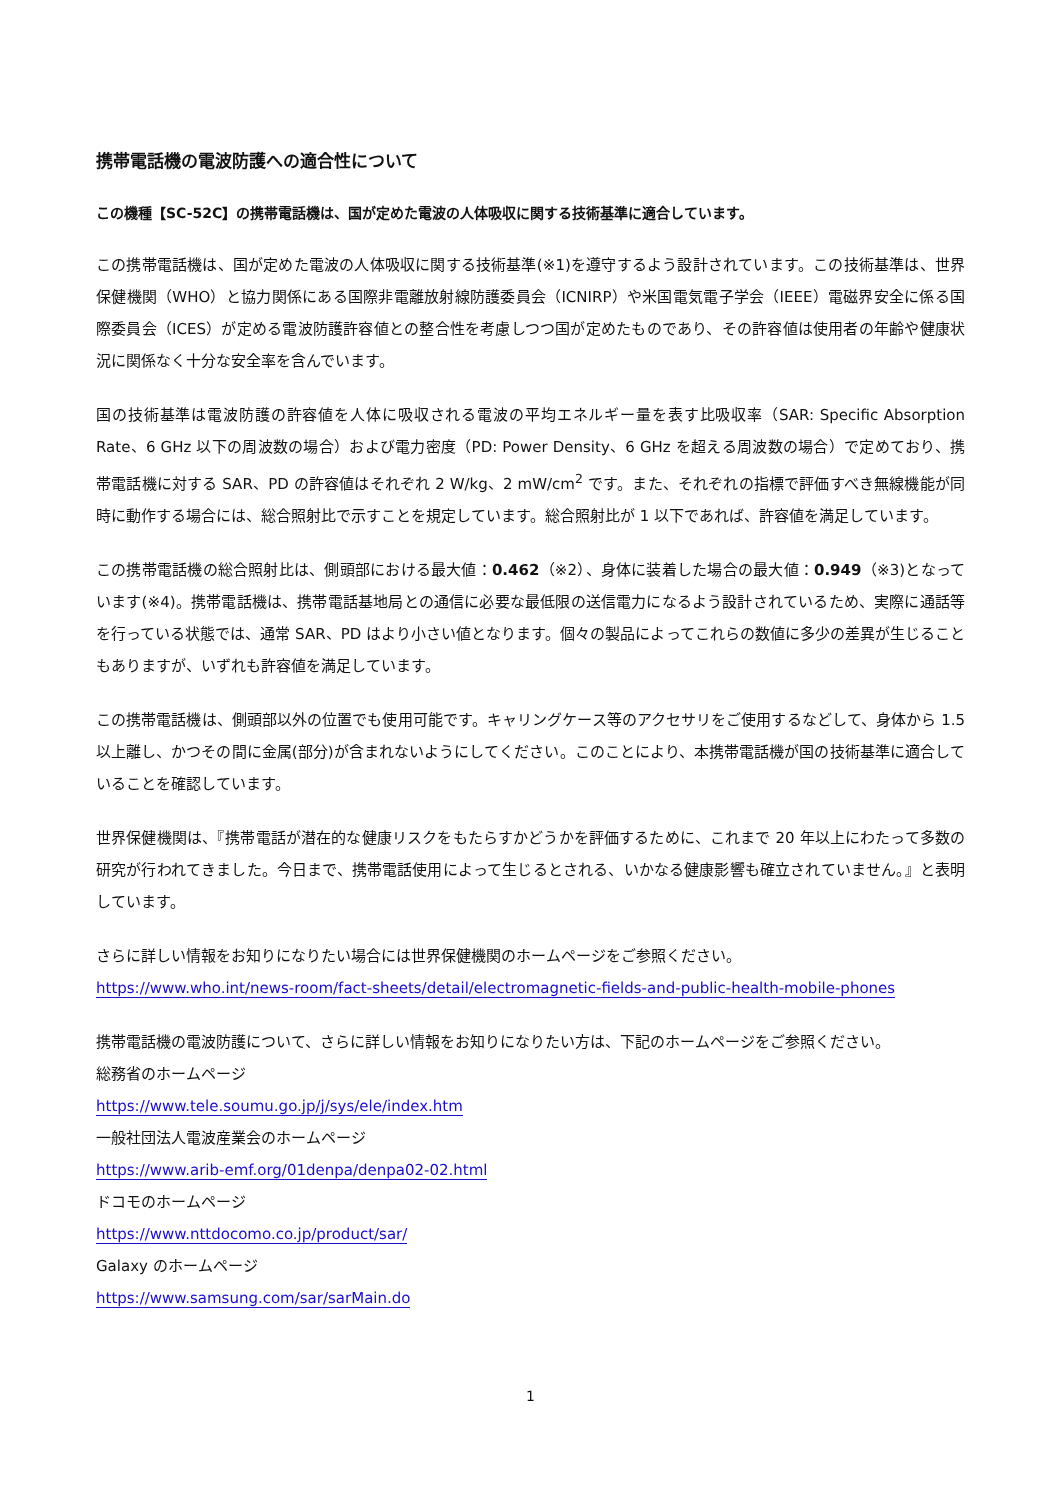携帯電話機の電波防護への適合性について
この機種【SC-52C】の携帯電話機は、国が定めた電波の人体吸収に関する技術基準に適合しています。
この携帯電話機は、国が定めた電波の人体吸収に関する技術基準(※1)を遵守するよう設計されています。この技術基準は、世界保健機関（WHO）と協力関係にある国際非電離放射線防護委員会（ICNIRP）や米国電気電子学会（IEEE）電磁界安全に係る国際委員会（ICES）が定める電波防護許容値との整合性を考慮しつつ国が定めたものであり、その許容値は使用者の年齢や健康状況に関係なく十分な安全率を含んでいます。
国の技術基準は電波防護の許容値を人体に吸収される電波の平均エネルギー量を表す比吸収率（SAR: Specific Absorption Rate、6 GHz 以下の周波数の場合）および電力密度（PD: Power Density、6 GHz を超える周波数の場合）で定めており、携帯電話機に対する SAR、PD の許容値はそれぞれ 2 W/kg、2 mW/cm<sup>2</sup> です。また、それぞれの指標で評価すべき無線機能が同時に動作する場合には、総合照射比で示すことを規定しています。総合照射比が 1 以下であれば、許容値を満足しています。
この携帯電話機の総合照射比は、側頭部における最大値：0.462（※2）、身体に装着した場合の最大値：0.949（※3)となっています(※4)。携帯電話機は、携帯電話基地局との通信に必要な最低限の送信電力になるよう設計されているため、実際に通話等を行っている状態では、通常 SAR、PD はより小さい値となります。個々の製品によってこれらの数値に多少の差異が生じることもありますが、いずれも許容値を満足しています。
この携帯電話機は、側頭部以外の位置でも使用可能です。キャリングケース等のアクセサリをご使用するなどして、身体から 1.5 以上離し、かつその間に金属(部分)が含まれないようにしてください。このことにより、本携帯電話機が国の技術基準に適合していることを確認しています。
世界保健機関は、『携帯電話が潜在的な健康リスクをもたらすかどうかを評価するために、これまで 20 年以上にわたって多数の研究が行われてきました。今日まで、携帯電話使用によって生じるとされる、いかなる健康影響も確立されていません。』と表明しています。
さらに詳しい情報をお知りになりたい場合には世界保健機関のホームページをご参照ください。
https://www.who.int/news-room/fact-sheets/detail/electromagnetic-fields-and-public-health-mobile-phones
携帯電話機の電波防護について、さらに詳しい情報をお知りになりたい方は、下記のホームページをご参照ください。
総務省のホームページ
https://www.tele.soumu.go.jp/j/sys/ele/index.htm
一般社団法人電波産業会のホームページ
https://www.arib-emf.org/01denpa/denpa02-02.html
ドコモのホームページ
https://www.nttdocomo.co.jp/product/sar/
Galaxy のホームページ
https://www.samsung.com/sar/sarMain.do
1